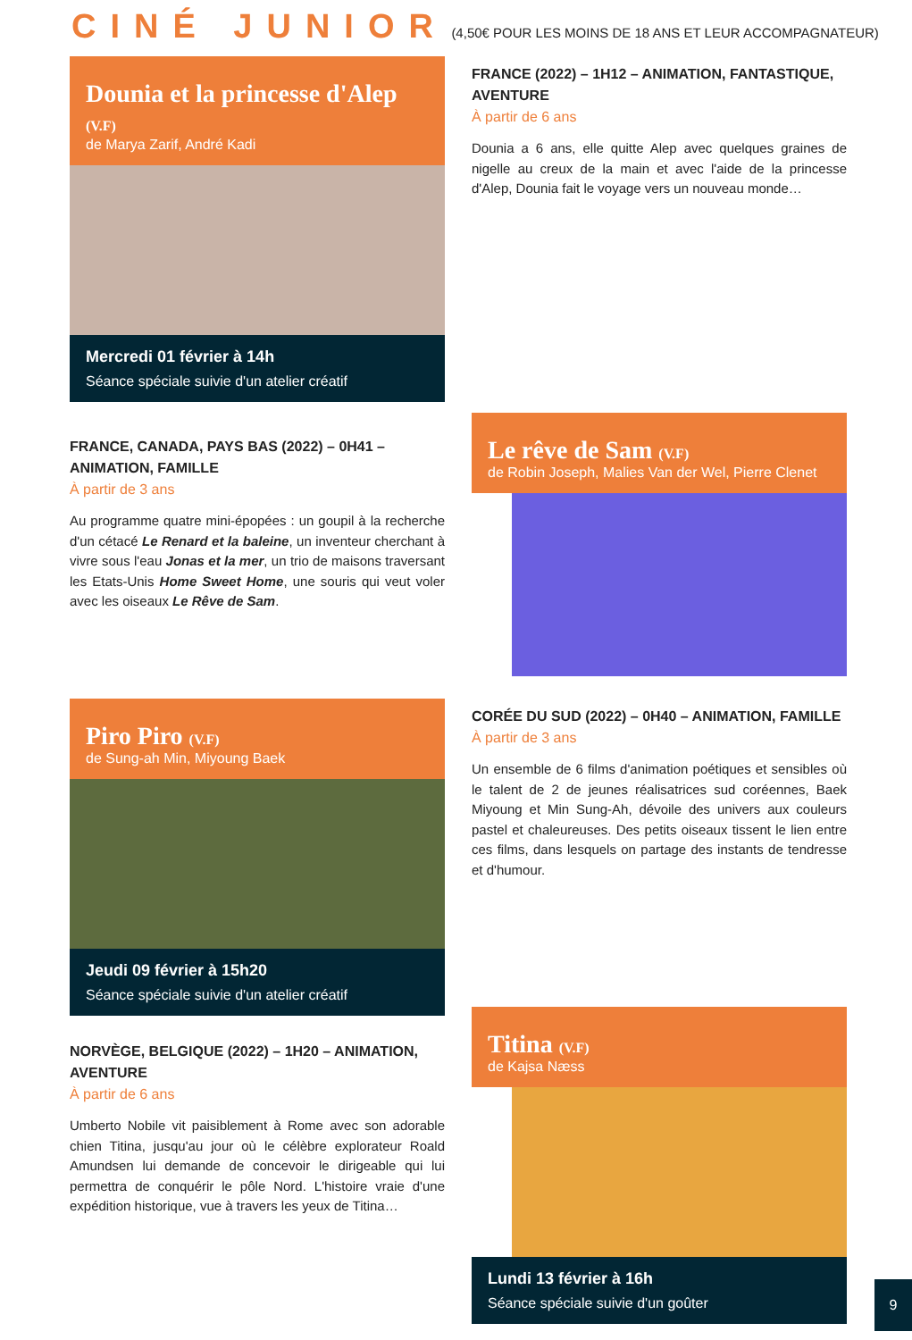CINÉ JUNIOR (4,50€ POUR LES MOINS DE 18 ANS ET LEUR ACCOMPAGNATEUR)
Dounia et la princesse d'Alep (V.F)
de Marya Zarif, André Kadi
Mercredi 01 février à 14h
Séance spéciale suivie d'un atelier créatif
FRANCE (2022) – 1H12 – ANIMATION, FANTASTIQUE, AVENTURE
À partir de 6 ans
Dounia a 6 ans, elle quitte Alep avec quelques graines de nigelle au creux de la main et avec l'aide de la princesse d'Alep, Dounia fait le voyage vers un nouveau monde…
FRANCE, CANADA, PAYS BAS (2022) – 0H41 – ANIMATION, FAMILLE
À partir de 3 ans
Au programme quatre mini-épopées : un goupil à la recherche d'un cétacé Le Renard et la baleine, un inventeur cherchant à vivre sous l'eau Jonas et la mer, un trio de maisons traversant les Etats-Unis Home Sweet Home, une souris qui veut voler avec les oiseaux Le Rêve de Sam.
Le rêve de Sam (V.F)
de Robin Joseph, Malies Van der Wel, Pierre Clenet
Piro Piro (V.F)
de Sung-ah Min, Miyoung Baek
Jeudi 09 février à 15h20
Séance spéciale suivie d'un atelier créatif
CORÉE DU SUD (2022) – 0H40 – ANIMATION, FAMILLE
À partir de 3 ans
Un ensemble de 6 films d'animation poétiques et sensibles où le talent de 2 de jeunes réalisatrices sud coréennes, Baek Miyoung et Min Sung-Ah, dévoile des univers aux couleurs pastel et chaleureuses. Des petits oiseaux tissent le lien entre ces films, dans lesquels on partage des instants de tendresse et d'humour.
NORVÈGE, BELGIQUE (2022) – 1H20 – ANIMATION, AVENTURE
À partir de 6 ans
Umberto Nobile vit paisiblement à Rome avec son adorable chien Titina, jusqu'au jour où le célèbre explorateur Roald Amundsen lui demande de concevoir le dirigeable qui lui permettra de conquérir le pôle Nord. L'histoire vraie d'une expédition historique, vue à travers les yeux de Titina…
Titina (V.F)
de Kajsa Næss
Lundi 13 février à 16h
Séance spéciale suivie d'un goûter
9